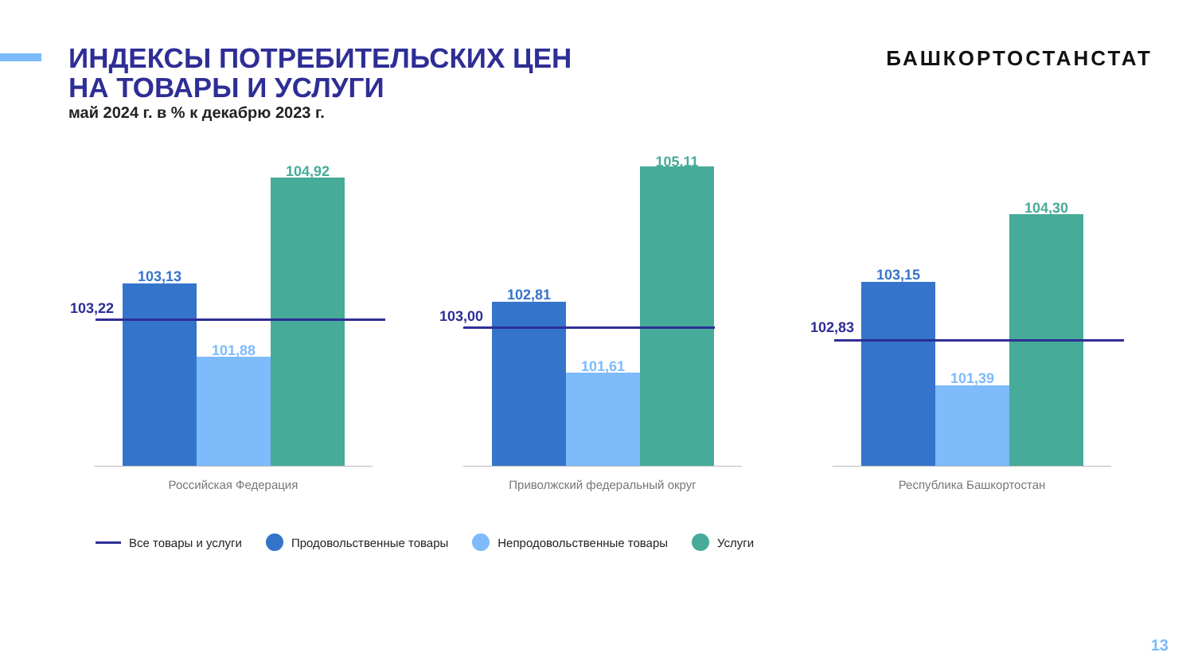ИНДЕКСЫ ПОТРЕБИТЕЛЬСКИХ ЦЕН
НА ТОВАРЫ И УСЛУГИ
май 2024 г. в % к декабрю 2023 г.
БАШКОРТОСТАНСТАТ
103,13
101,88
104,92
103,22
Российская Федерация
102,81
101,61
105,11
103,00
Приволжский федеральный округ
103,15
101,39
104,30
102,83
Республика Башкортостан
Все товары и услуги Продовольственные товары Непродовольственные товары Услуги
13